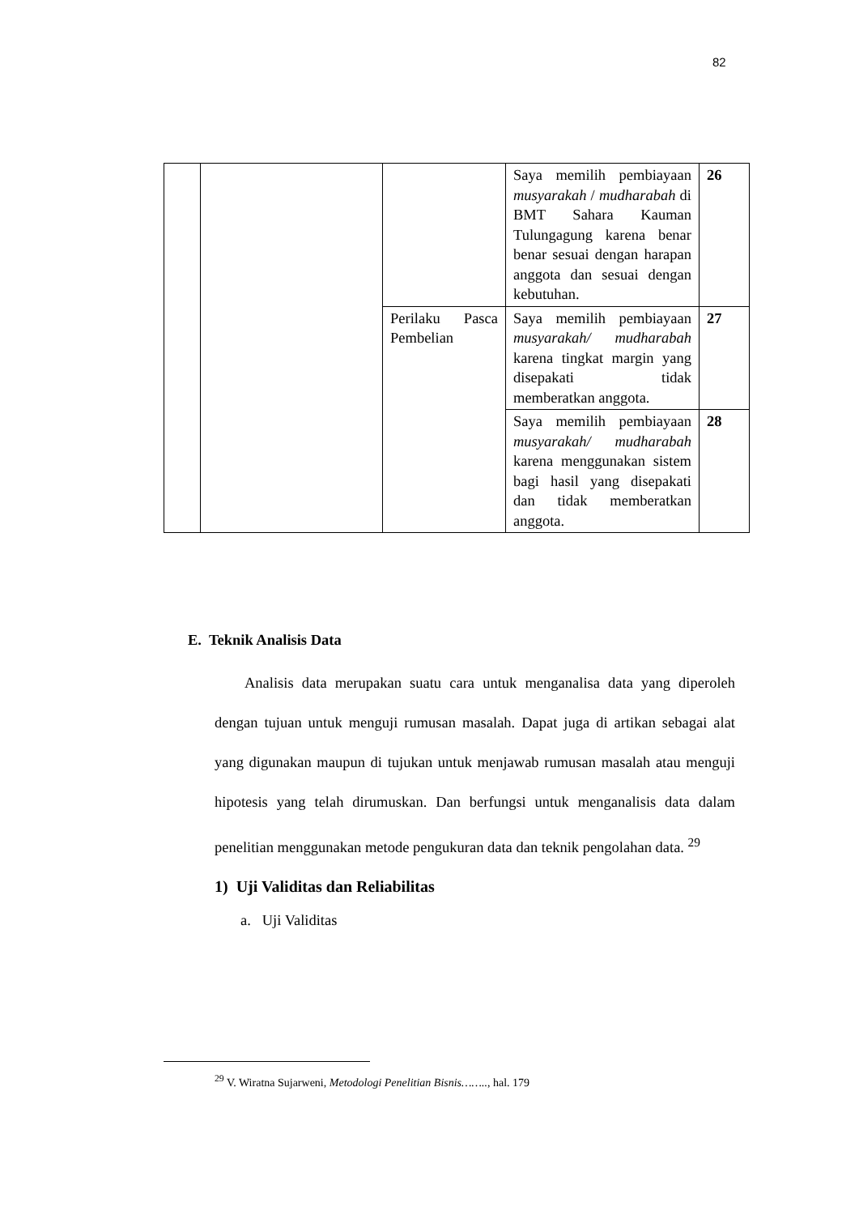82
| | | | Saya memilih pembiayaan musyarakah / mudharabah di BMT Sahara Kauman Tulungagung karena benar benar sesuai dengan harapan anggota dan sesuai dengan kebutuhan. | 26 |
| | | Perilaku Pasca Pembelian | Saya memilih pembiayaan musyarakah/ mudharabah karena tingkat margin yang disepakati tidak memberatkan anggota. | 27 |
| | | | Saya memilih pembiayaan musyarakah/ mudharabah karena menggunakan sistem bagi hasil yang disepakati dan tidak memberatkan anggota. | 28 |
E. Teknik Analisis Data
Analisis data merupakan suatu cara untuk menganalisa data yang diperoleh dengan tujuan untuk menguji rumusan masalah. Dapat juga di artikan sebagai alat yang digunakan maupun di tujukan untuk menjawab rumusan masalah atau menguji hipotesis yang telah dirumuskan. Dan berfungsi untuk menganalisis data dalam penelitian menggunakan metode pengukuran data dan teknik pengolahan data. <sup>29</sup>
1) Uji Validitas dan Reliabilitas
a. Uji Validitas
<sup>29</sup> V. Wiratna Sujarweni, Metodologi Penelitian Bisnis…….., hal. 179